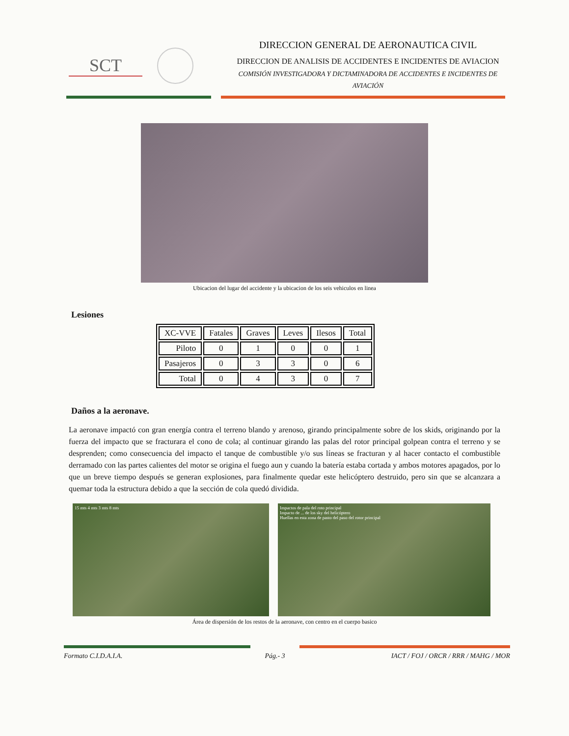SCT
DIRECCION GENERAL DE AERONAUTICA CIVIL
DIRECCION DE ANALISIS DE ACCIDENTES E INCIDENTES DE AVIACION
COMISIÓN INVESTIGADORA Y DICTAMINADORA DE ACCIDENTES E INCIDENTES DE AVIACIÓN
Ubicacion del lugar del accidente y la ubicacion de los seis vehiculos en linea
Lesiones
| XC-VVE | Fatales | Graves | Leves | Ilesos | Total |
| --- | --- | --- | --- | --- | --- |
| Piloto | 0 | 1 | 0 | 0 | 1 |
| Pasajeros | 0 | 3 | 3 | 0 | 6 |
| Total | 0 | 4 | 3 | 0 | 7 |
Daños a la aeronave.
La aeronave impactó con gran energía contra el terreno blando y arenoso, girando principalmente sobre de los skids, originando por la fuerza del impacto que se fracturara el cono de cola; al continuar girando las palas del rotor principal golpean contra el terreno y se desprenden; como consecuencia del impacto el tanque de combustible y/o sus líneas se fracturan y al hacer contacto el combustible derramado con las partes calientes del motor se origina el fuego aun y cuando la batería estaba cortada y ambos motores apagados, por lo que un breve tiempo después se generan explosiones, para finalmente quedar este helicóptero destruido, pero sin que se alcanzara a quemar toda la estructura debido a que la sección de cola quedó dividida.
15 mts 4 mts 3 mts 8 mts Impactos de pala del roto principal
Impacto de ... de los sky del helicóptero
Huellas en esta zona de pasto del paso del rotor principal
Área de dispersión de los restos de la aeronave, con centro en el cuerpo basico
Formato C.I.D.A.I.A.
Pág.- 3
IACT / FOJ / ORCR / RRR / MAHG / MOR